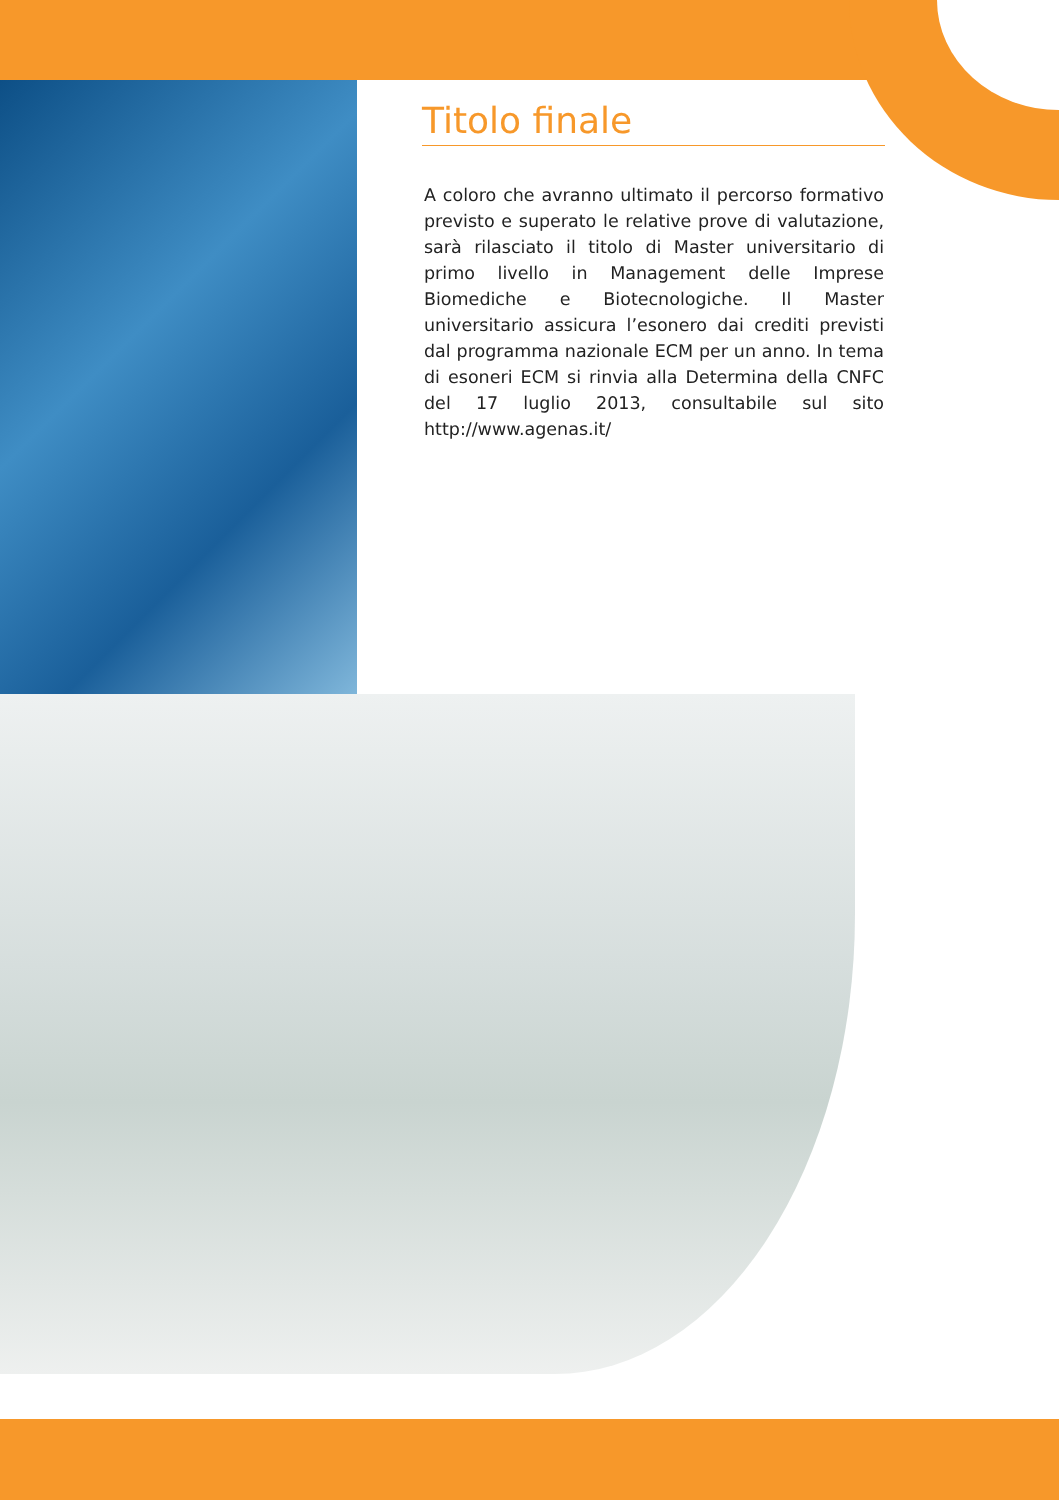Titolo finale
A coloro che avranno ultimato il percorso formativo previsto e superato le relative prove di valutazione, sarà rilasciato il titolo di Master universitario di primo livello in Management delle Imprese Biomediche e Biotecnologiche. Il Master universitario assicura l’esonero dai crediti previsti dal programma nazionale ECM per un anno. In tema di esoneri ECM si rinvia alla Determina della CNFC del 17 luglio 2013, consultabile sul sito http://www.agenas.it/